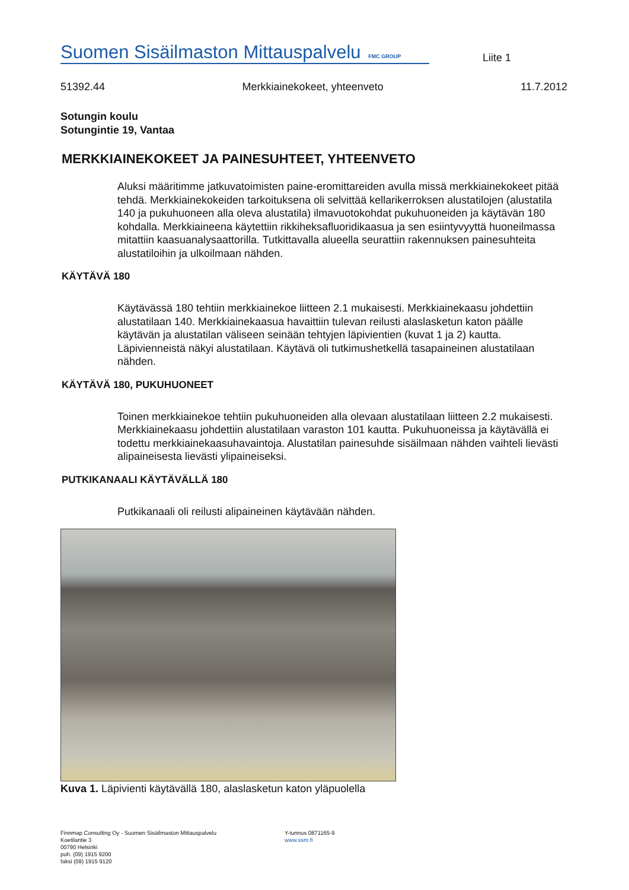Suomen Sisäilmaston Mittauspalvelu FMC GROUP
Liite 1
51392.44 Merkkiainekokeet, yhteenveto 11.7.2012
Sotungin koulu
Sotungintie 19, Vantaa
MERKKIAINEKOKEET JA PAINESUHTEET, YHTEENVETO
Aluksi määritimme jatkuvatoimisten paine-eromittareiden avulla missä merkkiainekokeet pitää tehdä. Merkkiainekokeiden tarkoituksena oli selvittää kellarikerroksen alustatilojen (alustatila 140 ja pukuhuoneen alla oleva alustatila) ilmavuotokohdat pukuhuoneiden ja käytävän 180 kohdalla. Merkkiaineena käytettiin rikkiheksafluoridikaasua ja sen esiintyvyyttä huoneilmassa mitattiin kaasuanalysaattorilla. Tutkittavalla alueella seurattiin rakennuksen painesuhteita alustatiloihin ja ulkoilmaan nähden.
KÄYTÄVÄ 180
Käytävässä 180 tehtiin merkkiainekoe liitteen 2.1 mukaisesti. Merkkiainekaasu johdettiin alustatilaan 140. Merkkiainekaasua havaittiin tulevan reilusti alaslasketun katon päälle käytävän ja alustatilan väliseen seinään tehtyjen läpivientien (kuvat 1 ja 2) kautta. Läpivienneistä näkyi alustatilaan. Käytävä oli tutkimushetkellä tasapaineinen alustatilaan nähden.
KÄYTÄVÄ 180, PUKUHUONEET
Toinen merkkiainekoe tehtiin pukuhuoneiden alla olevaan alustatilaan liitteen 2.2 mukaisesti. Merkkiainekaasu johdettiin alustatilaan varaston 101 kautta. Pukuhuoneissa ja käytävällä ei todettu merkkiainekaasuhavaintoja. Alustatilan painesuhde sisäilmaan nähden vaihteli lievästi alipaineisesta lievästi ylipaineiseksi.
PUTKIKANAALI KÄYTÄVÄLLÄ 180
Putkikanaali oli reilusti alipaineinen käytävään nähden.
Kuva 1. Läpivienti käytävällä 180, alaslasketun katon yläpuolella
Finnmap Consulting Oy - Suomen Sisäilmaston Mittauspalvelu
Koetilantie 3
00790 Helsinki
puh. (09) 1915 9200
faksi (09) 1915 9120
Y-tunnus 0871165-9
www.ssm.fi